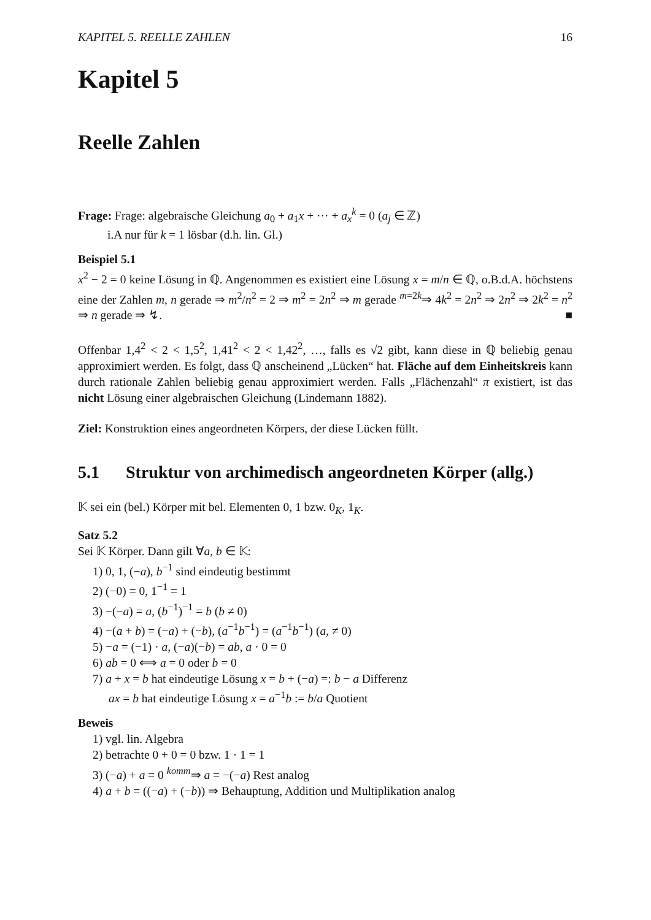KAPITEL 5. REELLE ZAHLEN 16
Kapitel 5
Reelle Zahlen
Frage: Frage: algebraische Gleichung a<sub>0</sub> + a<sub>1</sub>x + ··· + a<sub>x</sub><sup>k</sup> = 0 (a<sub>j</sub> ∈ ℤ)
i.A nur für k = 1 lösbar (d.h. lin. Gl.)
Beispiel 5.1
x<sup>2</sup> − 2 = 0 keine Lösung in ℚ. Angenommen es existiert eine Lösung x = m/n ∈ ℚ, o.B.d.A. höchstens eine der Zahlen m, n gerade ⇒ m<sup>2</sup>/n<sup>2</sup> = 2 ⇒ m<sup>2</sup> = 2n<sup>2</sup> ⇒ m gerade <sup>m=2k</sup>⇒ 4k<sup>2</sup> = 2n<sup>2</sup> ⇒ 2n<sup>2</sup> ⇒ 2k<sup>2</sup> = n<sup>2</sup> ⇒ n gerade ⇒ ↯. ■
Offenbar 1,4<sup>2</sup> < 2 < 1,5<sup>2</sup>, 1,41<sup>2</sup> < 2 < 1,42<sup>2</sup>, …, falls es √2 gibt, kann diese in ℚ beliebig genau approximiert werden. Es folgt, dass ℚ anscheinend „Lücken“ hat. Fläche auf dem Einheitskreis kann durch rationale Zahlen beliebig genau approximiert werden. Falls „Flächenzahl“ π existiert, ist das nicht Lösung einer algebraischen Gleichung (Lindemann 1882).
Ziel: Konstruktion eines angeordneten Körpers, der diese Lücken füllt.
5.1 Struktur von archimedisch angeordneten Körper (allg.)
𝕂 sei ein (bel.) Körper mit bel. Elementen 0, 1 bzw. 0<sub>K</sub>, 1<sub>K</sub>.
Satz 5.2
Sei 𝕂 Körper. Dann gilt ∀a, b ∈ 𝕂:
1) 0, 1, (−a), b<sup>−1</sup> sind eindeutig bestimmt
2) (−0) = 0, 1<sup>−1</sup> = 1
3) −(−a) = a, (b<sup>−1</sup>)<sup>−1</sup> = b (b ≠ 0)
4) −(a + b) = (−a) + (−b), (a<sup>−1</sup>b<sup>−1</sup>) = (a<sup>−1</sup>b<sup>−1</sup>) (a, ≠ 0)
5) −a = (−1) · a, (−a)(−b) = ab, a · 0 = 0
6) ab = 0 ⟺ a = 0 oder b = 0
7) a + x = b hat eindeutige Lösung x = b + (−a) =: b − a Differenz
ax = b hat eindeutige Lösung x = a<sup>−1</sup>b := b/a Quotient
Beweis
1) vgl. lin. Algebra
2) betrachte 0 + 0 = 0 bzw. 1 · 1 = 1
3) (−a) + a = 0 <sup>komm</sup>⇒ a = −(−a) Rest analog
4) a + b = ((−a) + (−b)) ⇒ Behauptung, Addition und Multiplikation analog